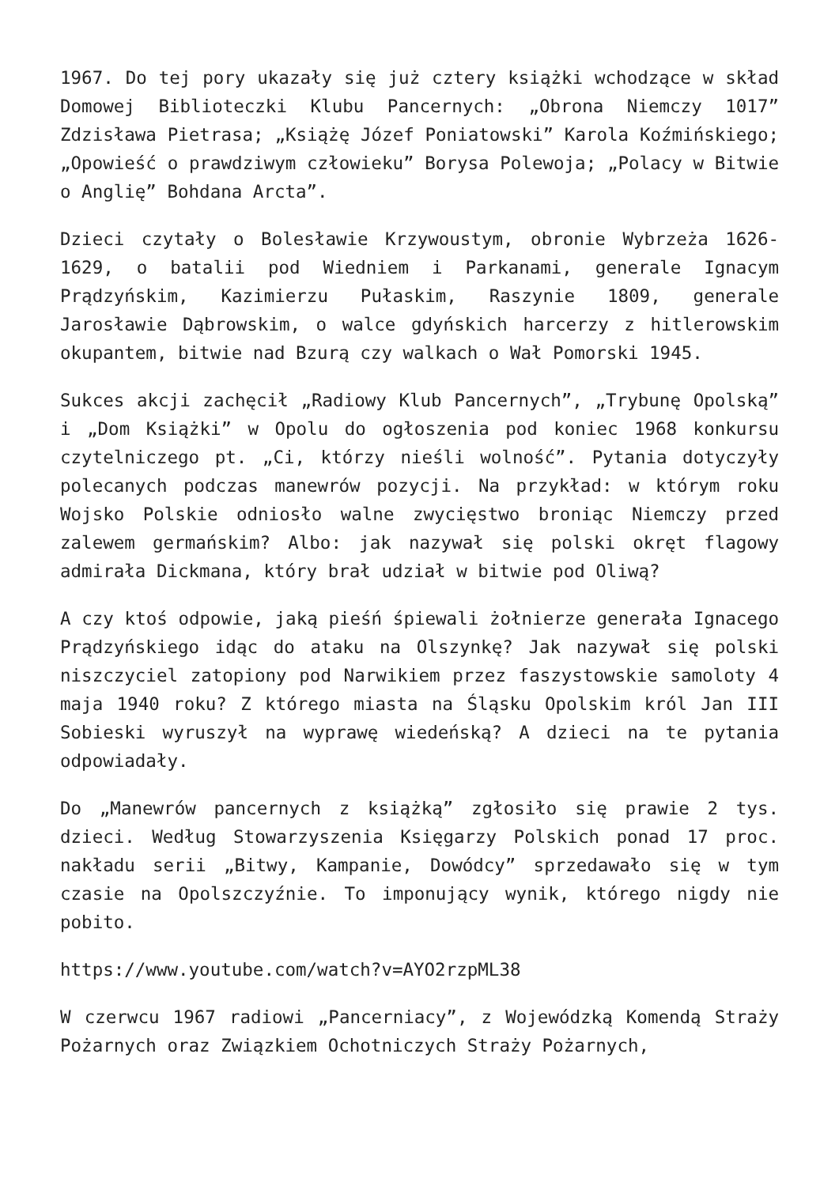1967. Do tej pory ukazały się już cztery książki wchodzące w skład Domowej Biblioteczki Klubu Pancernych: „Obrona Niemczy 1017” Zdzisława Pietrasa; „Książę Józef Poniatowski” Karola Koźmińskiego; „Opowieść o prawdziwym człowieku” Borysa Polewoja; „Polacy w Bitwie o Anglię” Bohdana Arcta”.
Dzieci czytały o Bolesławie Krzywoustym, obronie Wybrzeża 1626-1629, o batalii pod Wiedniem i Parkanami, generale Ignacym Prądzyńskim, Kazimierzu Pułaskim, Raszynie 1809, generale Jarosławie Dąbrowskim, o walce gdyńskich harcerzy z hitlerowskim okupantem, bitwie nad Bzurą czy walkach o Wał Pomorski 1945.
Sukces akcji zachęcił „Radiowy Klub Pancernych”, „Trybunę Opolską” i „Dom Książki” w Opolu do ogłoszenia pod koniec 1968 konkursu czytelniczego pt. „Ci, którzy nieśli wolność”. Pytania dotyczyły polecanych podczas manewrów pozycji. Na przykład: w którym roku Wojsko Polskie odniosło walne zwycięstwo broniąc Niemczy przed zalewem germańskim? Albo: jak nazywał się polski okręt flagowy admirała Dickmana, który brał udział w bitwie pod Oliwą?
A czy ktoś odpowie, jaką pieśń śpiewali żołnierze generała Ignacego Prądzyńskiego idąc do ataku na Olszynkę? Jak nazywał się polski niszczyciel zatopiony pod Narwikiem przez faszystowskie samoloty 4 maja 1940 roku? Z którego miasta na Śląsku Opolskim król Jan III Sobieski wyruszył na wyprawę wiedeńską? A dzieci na te pytania odpowiadały.
Do „Manewrów pancernych z książką” zgłosiło się prawie 2 tys. dzieci. Według Stowarzyszenia Księgarzy Polskich ponad 17 proc. nakładu serii „Bitwy, Kampanie, Dowódcy” sprzedawało się w tym czasie na Opolszczyźnie. To imponujący wynik, którego nigdy nie pobito.
https://www.youtube.com/watch?v=AYO2rzpML38
W czerwcu 1967 radiowi „Pancerniacy”, z Wojewódzką Komendą Straży Pożarnych oraz Związkiem Ochotniczych Straży Pożarnych,